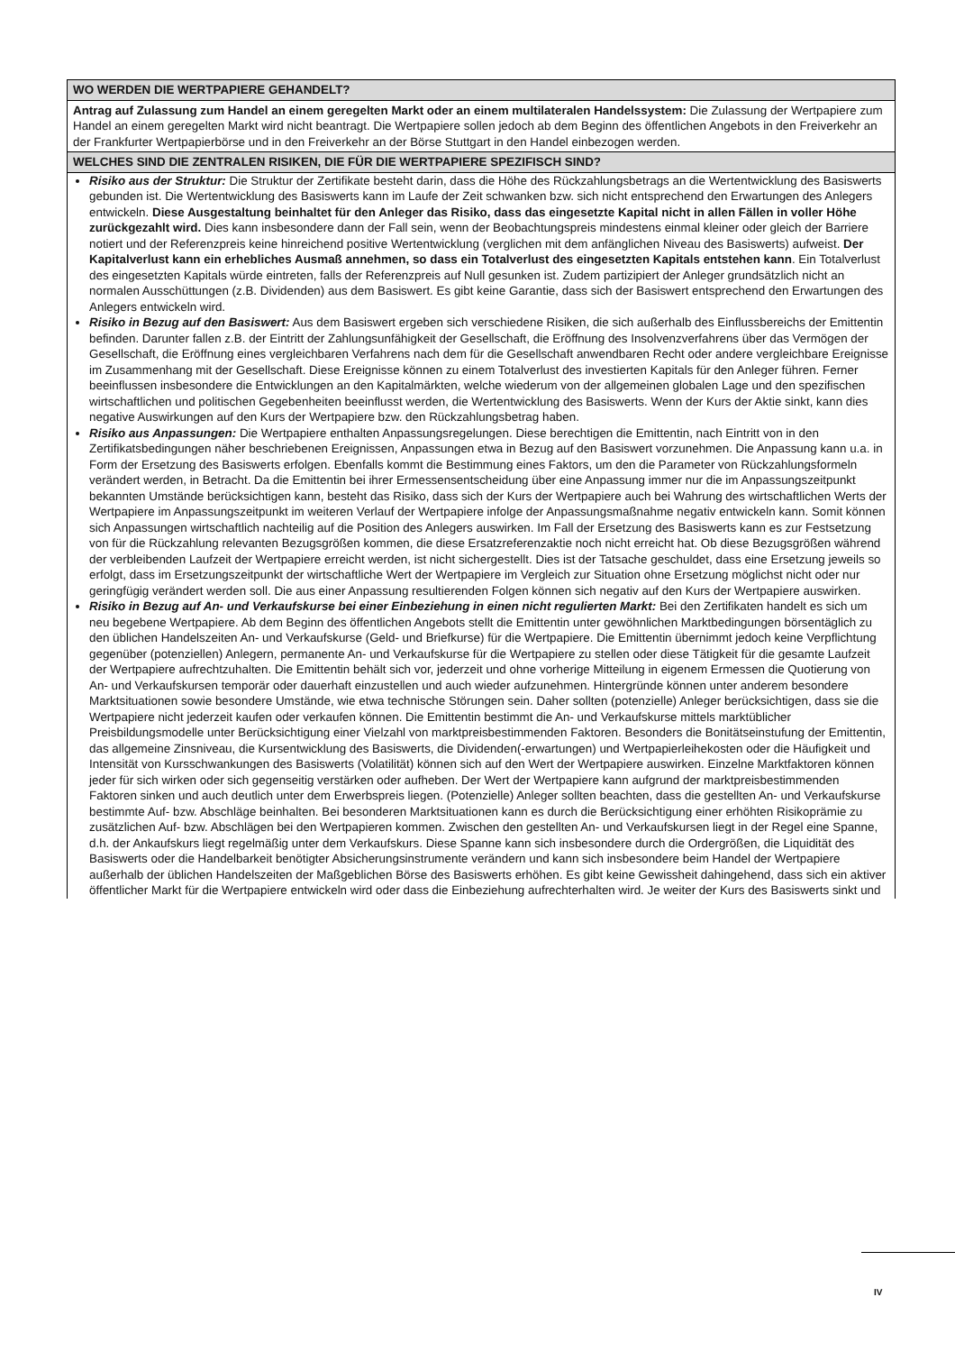WO WERDEN DIE WERTPAPIERE GEHANDELT?
Antrag auf Zulassung zum Handel an einem geregelten Markt oder an einem multilateralen Handelssystem: Die Zulassung der Wertpapiere zum Handel an einem geregelten Markt wird nicht beantragt. Die Wertpapiere sollen jedoch ab dem Beginn des öffentlichen Angebots in den Freiverkehr an der Frankfurter Wertpapierbörse und in den Freiverkehr an der Börse Stuttgart in den Handel einbezogen werden.
WELCHES SIND DIE ZENTRALEN RISIKEN, DIE FÜR DIE WERTPAPIERE SPEZIFISCH SIND?
Risiko aus der Struktur: Die Struktur der Zertifikate besteht darin, dass die Höhe des Rückzahlungsbetrags an die Wertentwicklung des Basiswerts gebunden ist. Die Wertentwicklung des Basiswerts kann im Laufe der Zeit schwanken bzw. sich nicht entsprechend den Erwartungen des Anlegers entwickeln. Diese Ausgestaltung beinhaltet für den Anleger das Risiko, dass das eingesetzte Kapital nicht in allen Fällen in voller Höhe zurückgezahlt wird. Dies kann insbesondere dann der Fall sein, wenn der Beobachtungspreis mindestens einmal kleiner oder gleich der Barriere notiert und der Referenzpreis keine hinreichend positive Wertentwicklung (verglichen mit dem anfänglichen Niveau des Basiswerts) aufweist. Der Kapitalverlust kann ein erhebliches Ausmaß annehmen, so dass ein Totalverlust des eingesetzten Kapitals entstehen kann. Ein Totalverlust des eingesetzten Kapitals würde eintreten, falls der Referenzpreis auf Null gesunken ist. Zudem partizipiert der Anleger grundsätzlich nicht an normalen Ausschüttungen (z.B. Dividenden) aus dem Basiswert. Es gibt keine Garantie, dass sich der Basiswert entsprechend den Erwartungen des Anlegers entwickeln wird.
Risiko in Bezug auf den Basiswert: Aus dem Basiswert ergeben sich verschiedene Risiken, die sich außerhalb des Einflussbereichs der Emittentin befinden. Darunter fallen z.B. der Eintritt der Zahlungsunfähigkeit der Gesellschaft, die Eröffnung des Insolvenzverfahrens über das Vermögen der Gesellschaft, die Eröffnung eines vergleichbaren Verfahrens nach dem für die Gesellschaft anwendbaren Recht oder andere vergleichbare Ereignisse im Zusammenhang mit der Gesellschaft. Diese Ereignisse können zu einem Totalverlust des investierten Kapitals für den Anleger führen. Ferner beeinflussen insbesondere die Entwicklungen an den Kapitalmärkten, welche wiederum von der allgemeinen globalen Lage und den spezifischen wirtschaftlichen und politischen Gegebenheiten beeinflusst werden, die Wertentwicklung des Basiswerts. Wenn der Kurs der Aktie sinkt, kann dies negative Auswirkungen auf den Kurs der Wertpapiere bzw. den Rückzahlungsbetrag haben.
Risiko aus Anpassungen: Die Wertpapiere enthalten Anpassungsregelungen. Diese berechtigen die Emittentin, nach Eintritt von in den Zertifikatsbedingungen näher beschriebenen Ereignissen, Anpassungen etwa in Bezug auf den Basiswert vorzunehmen. Die Anpassung kann u.a. in Form der Ersetzung des Basiswerts erfolgen. Ebenfalls kommt die Bestimmung eines Faktors, um den die Parameter von Rückzahlungsformeln verändert werden, in Betracht. Da die Emittentin bei ihrer Ermessensentscheidung über eine Anpassung immer nur die im Anpassungszeitpunkt bekannten Umstände berücksichtigen kann, besteht das Risiko, dass sich der Kurs der Wertpapiere auch bei Wahrung des wirtschaftlichen Werts der Wertpapiere im Anpassungszeitpunkt im weiteren Verlauf der Wertpapiere infolge der Anpassungsmaßnahme negativ entwickeln kann. Somit können sich Anpassungen wirtschaftlich nachteilig auf die Position des Anlegers auswirken. Im Fall der Ersetzung des Basiswerts kann es zur Festsetzung von für die Rückzahlung relevanten Bezugsgrößen kommen, die diese Ersatzreferenzaktie noch nicht erreicht hat. Ob diese Bezugsgrößen während der verbleibenden Laufzeit der Wertpapiere erreicht werden, ist nicht sichergestellt. Dies ist der Tatsache geschuldet, dass eine Ersetzung jeweils so erfolgt, dass im Ersetzungszeitpunkt der wirtschaftliche Wert der Wertpapiere im Vergleich zur Situation ohne Ersetzung möglichst nicht oder nur geringfügig verändert werden soll. Die aus einer Anpassung resultierenden Folgen können sich negativ auf den Kurs der Wertpapiere auswirken.
Risiko in Bezug auf An- und Verkaufskurse bei einer Einbeziehung in einen nicht regulierten Markt: Bei den Zertifikaten handelt es sich um neu begebene Wertpapiere. Ab dem Beginn des öffentlichen Angebots stellt die Emittentin unter gewöhnlichen Marktbedingungen börsentäglich zu den üblichen Handelszeiten An- und Verkaufskurse (Geld- und Briefkurse) für die Wertpapiere. Die Emittentin übernimmt jedoch keine Verpflichtung gegenüber (potenziellen) Anlegern, permanente An- und Verkaufskurse für die Wertpapiere zu stellen oder diese Tätigkeit für die gesamte Laufzeit der Wertpapiere aufrechtzuhalten. Die Emittentin behält sich vor, jederzeit und ohne vorherige Mitteilung in eigenem Ermessen die Quotierung von An- und Verkaufskursen temporär oder dauerhaft einzustellen und auch wieder aufzunehmen. Hintergründe können unter anderem besondere Marktsituationen sowie besondere Umstände, wie etwa technische Störungen sein. Daher sollten (potenzielle) Anleger berücksichtigen, dass sie die Wertpapiere nicht jederzeit kaufen oder verkaufen können. Die Emittentin bestimmt die An- und Verkaufskurse mittels marktüblicher Preisbildungsmodelle unter Berücksichtigung einer Vielzahl von marktpreisbestimmenden Faktoren. Besonders die Bonitätseinstufung der Emittentin, das allgemeine Zinsniveau, die Kursentwicklung des Basiswerts, die Dividenden(-erwartungen) und Wertpapierleihekosten oder die Häufigkeit und Intensität von Kursschwankungen des Basiswerts (Volatilität) können sich auf den Wert der Wertpapiere auswirken. Einzelne Marktfaktoren können jeder für sich wirken oder sich gegenseitig verstärken oder aufheben. Der Wert der Wertpapiere kann aufgrund der marktpreisbestimmenden Faktoren sinken und auch deutlich unter dem Erwerbspreis liegen. (Potenzielle) Anleger sollten beachten, dass die gestellten An- und Verkaufskurse bestimmte Auf- bzw. Abschläge beinhalten. Bei besonderen Marktsituationen kann es durch die Berücksichtigung einer erhöhten Risikoprämie zu zusätzlichen Auf- bzw. Abschlägen bei den Wertpapieren kommen. Zwischen den gestellten An- und Verkaufskursen liegt in der Regel eine Spanne, d.h. der Ankaufskurs liegt regelmäßig unter dem Verkaufskurs. Diese Spanne kann sich insbesondere durch die Ordergrößen, die Liquidität des Basiswerts oder die Handelbarkeit benötigter Absicherungsinstrumente verändern und kann sich insbesondere beim Handel der Wertpapiere außerhalb der üblichen Handelszeiten der Maßgeblichen Börse des Basiswerts erhöhen. Es gibt keine Gewissheit dahingehend, dass sich ein aktiver öffentlicher Markt für die Wertpapiere entwickeln wird oder dass die Einbeziehung aufrechterhalten wird. Je weiter der Kurs des Basiswerts sinkt und
IV